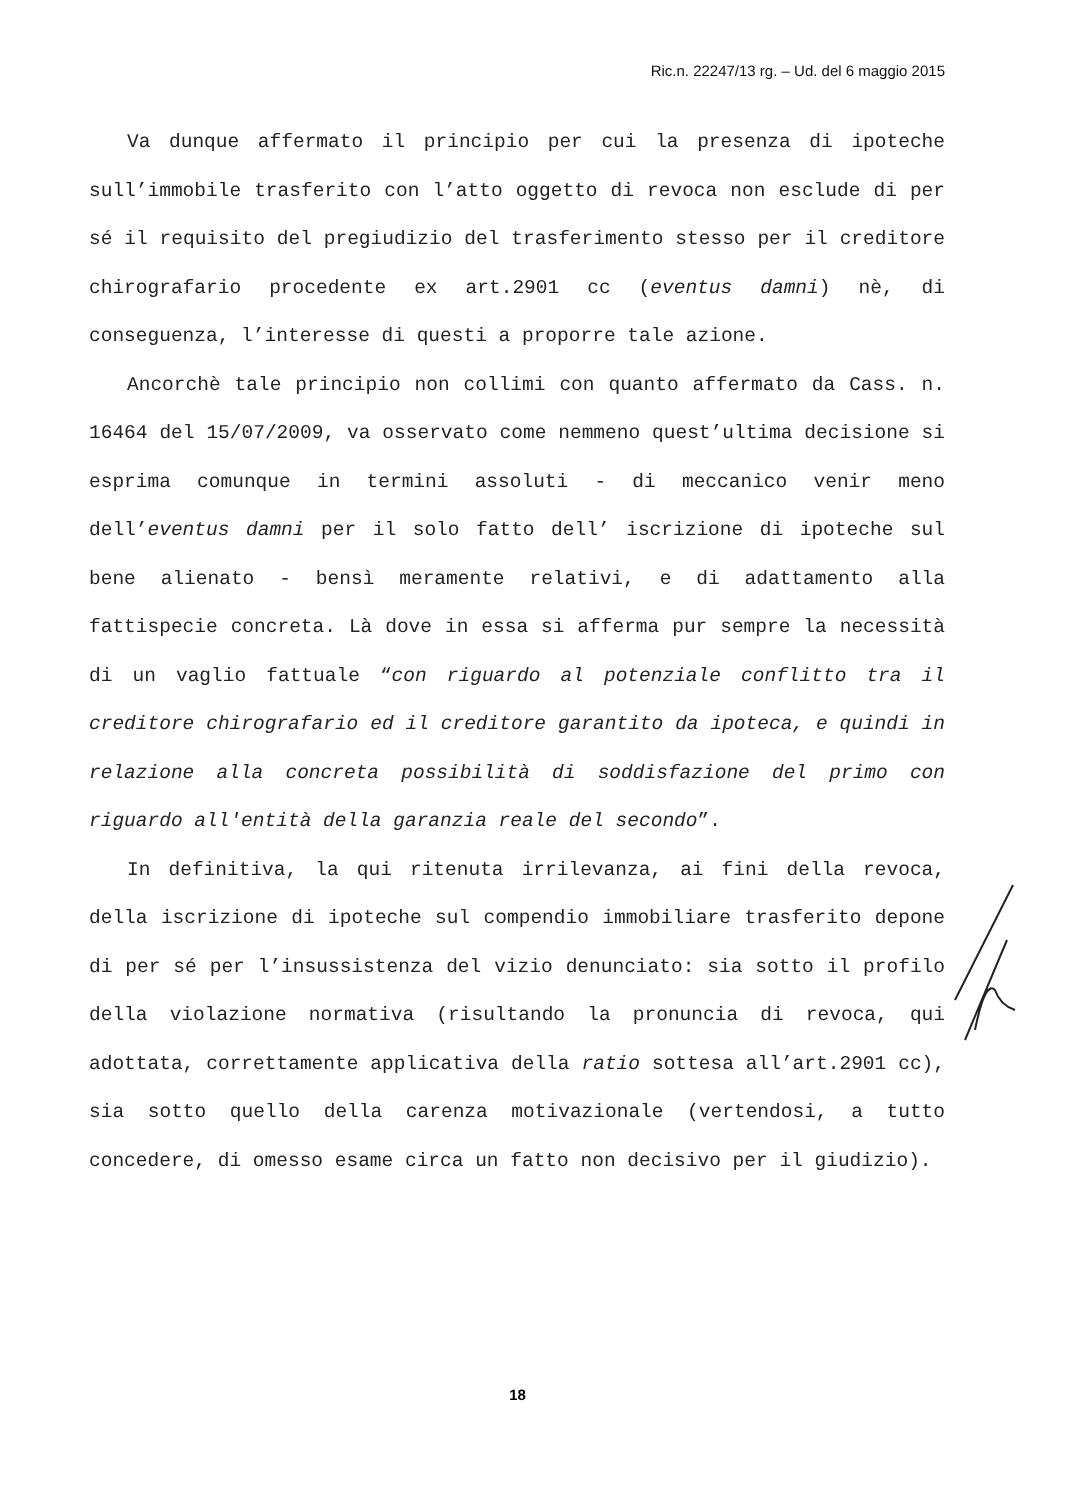Ric.n. 22247/13 rg. – Ud. del 6 maggio 2015
Va dunque affermato il principio per cui la presenza di ipoteche sull’immobile trasferito con l’atto oggetto di revoca non esclude di per sé il requisito del pregiudizio del trasferimento stesso per il creditore chirografario procedente ex art.2901 cc (eventus damni) nè, di conseguenza, l’interesse di questi a proporre tale azione.
Ancorchè tale principio non collimi con quanto affermato da Cass. n. 16464 del 15/07/2009, va osservato come nemmeno quest’ultima decisione si esprima comunque in termini assoluti - di meccanico venir meno dell’eventus damni per il solo fatto dell’ iscrizione di ipoteche sul bene alienato - bensì meramente relativi, e di adattamento alla fattispecie concreta. Là dove in essa si afferma pur sempre la necessità di un vaglio fattuale “con riguardo al potenziale conflitto tra il creditore chirografario ed il creditore garantito da ipoteca, e quindi in relazione alla concreta possibilità di soddisfazione del primo con riguardo all'entità della garanzia reale del secondo”.
In definitiva, la qui ritenuta irrilevanza, ai fini della revoca, della iscrizione di ipoteche sul compendio immobiliare trasferito depone di per sé per l’insussistenza del vizio denunciato: sia sotto il profilo della violazione normativa (risultando la pronuncia di revoca, qui adottata, correttamente applicativa della ratio sottesa all’art.2901 cc), sia sotto quello della carenza motivazionale (vertendosi, a tutto concedere, di omesso esame circa un fatto non decisivo per il giudizio).
18